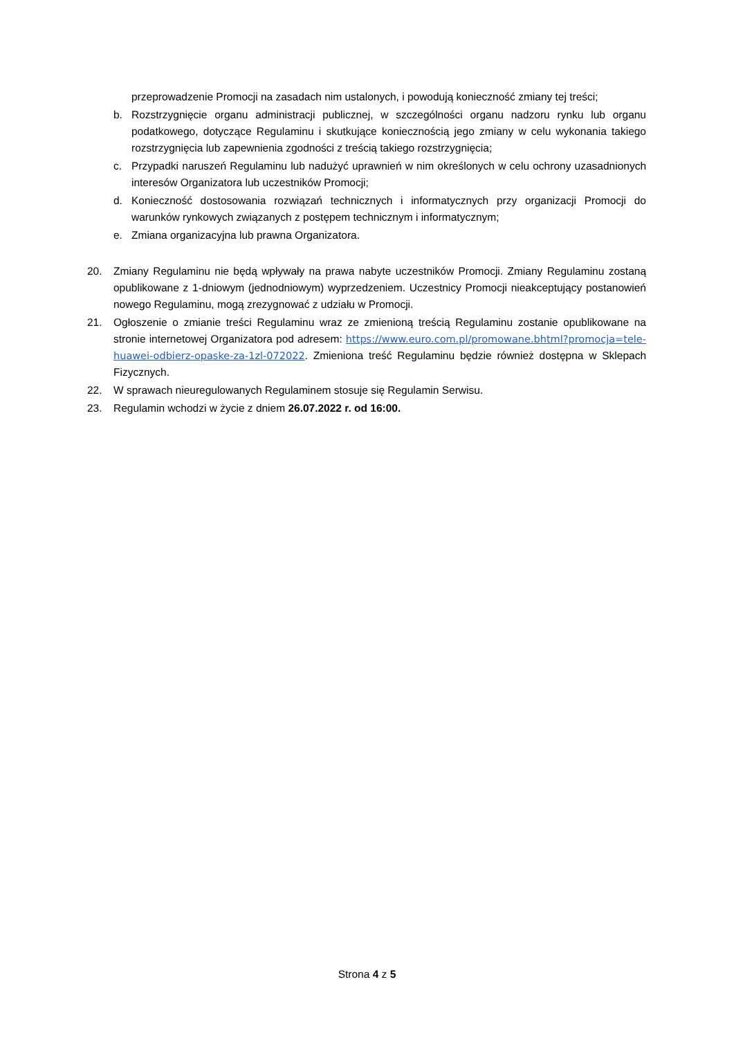przeprowadzenie Promocji na zasadach nim ustalonych, i powodują konieczność zmiany tej treści;
b. Rozstrzygnięcie organu administracji publicznej, w szczególności organu nadzoru rynku lub organu podatkowego, dotyczące Regulaminu i skutkujące koniecznością jego zmiany w celu wykonania takiego rozstrzygnięcia lub zapewnienia zgodności z treścią takiego rozstrzygnięcia;
c. Przypadki naruszeń Regulaminu lub nadużyć uprawnień w nim określonych w celu ochrony uzasadnionych interesów Organizatora lub uczestników Promocji;
d. Konieczność dostosowania rozwiązań technicznych i informatycznych przy organizacji Promocji do warunków rynkowych związanych z postępem technicznym i informatycznym;
e. Zmiana organizacyjna lub prawna Organizatora.
20. Zmiany Regulaminu nie będą wpływały na prawa nabyte uczestników Promocji. Zmiany Regulaminu zostaną opublikowane z 1-dniowym (jednodniowym) wyprzedzeniem. Uczestnicy Promocji nieakceptujący postanowień nowego Regulaminu, mogą zrezygnować z udziału w Promocji.
21. Ogłoszenie o zmianie treści Regulaminu wraz ze zmienioną treścią Regulaminu zostanie opublikowane na stronie internetowej Organizatora pod adresem: https://www.euro.com.pl/promowane.bhtml?promocja=tele-huawei-odbierz-opaske-za-1zl-072022. Zmieniona treść Regulaminu będzie również dostępna w Sklepach Fizycznych.
22. W sprawach nieuregulowanych Regulaminem stosuje się Regulamin Serwisu.
23. Regulamin wchodzi w życie z dniem 26.07.2022 r. od 16:00.
Strona 4 z 5